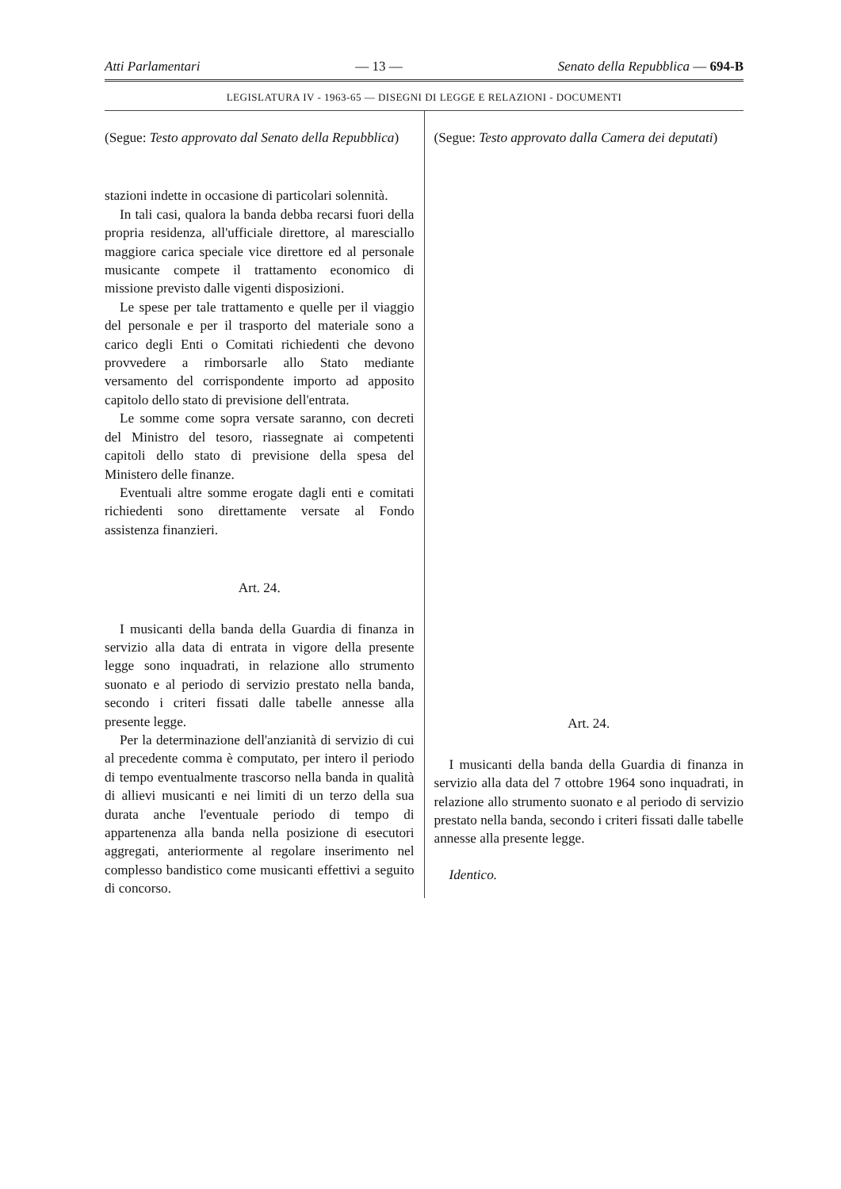Atti Parlamentari — 13 — Senato della Repubblica — 694-B
LEGISLATURA IV - 1963-65 — DISEGNI DI LEGGE E RELAZIONI - DOCUMENTI
(Segue: Testo approvato dal Senato della Repubblica)
stazioni indette in occasione di particolari solennità.
In tali casi, qualora la banda debba recarsi fuori della propria residenza, all'ufficiale direttore, al maresciallo maggiore carica speciale vice direttore ed al personale musicante compete il trattamento economico di missione previsto dalle vigenti disposizioni.
Le spese per tale trattamento e quelle per il viaggio del personale e per il trasporto del materiale sono a carico degli Enti o Comitati richiedenti che devono provvedere a rimborsarle allo Stato mediante versamento del corrispondente importo ad apposito capitolo dello stato di previsione dell'entrata.
Le somme come sopra versate saranno, con decreti del Ministro del tesoro, riassegnate ai competenti capitoli dello stato di previsione della spesa del Ministero delle finanze.
Eventuali altre somme erogate dagli enti e comitati richiedenti sono direttamente versate al Fondo assistenza finanzieri.
Art. 24.
I musicanti della banda della Guardia di finanza in servizio alla data di entrata in vigore della presente legge sono inquadrati, in relazione allo strumento suonato e al periodo di servizio prestato nella banda, secondo i criteri fissati dalle tabelle annesse alla presente legge.
Per la determinazione dell'anzianità di servizio di cui al precedente comma è computato, per intero il periodo di tempo eventualmente trascorso nella banda in qualità di allievi musicanti e nei limiti di un terzo della sua durata anche l'eventuale periodo di tempo di appartenenza alla banda nella posizione di esecutori aggregati, anteriormente al regolare inserimento nel complesso bandistico come musicanti effettivi a seguito di concorso.
(Segue: Testo approvato dalla Camera dei deputati)
Art. 24.
I musicanti della banda della Guardia di finanza in servizio alla data del 7 ottobre 1964 sono inquadrati, in relazione allo strumento suonato e al periodo di servizio prestato nella banda, secondo i criteri fissati dalle tabelle annesse alla presente legge.
Identico.